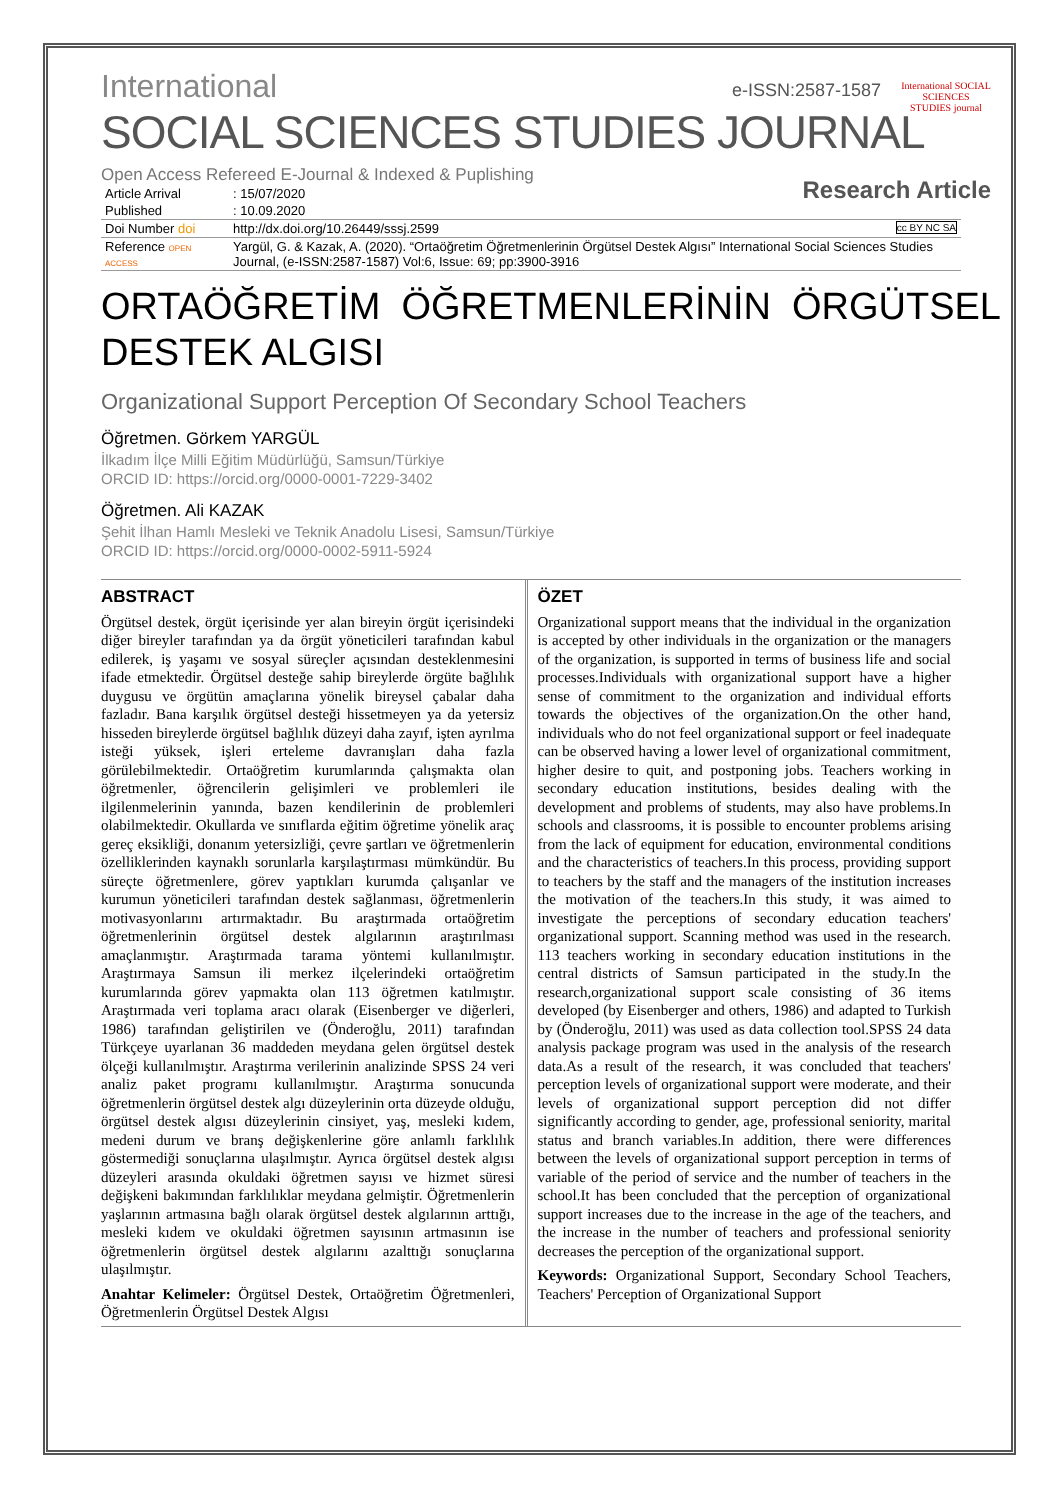International
SOCIAL SCIENCES STUDIES JOURNAL
e-ISSN:2587-1587
International SOCIAL SCIENCES STUDIES journal
Research Article
Open Access Refereed E-Journal & Indexed & Puplishing
| Article Arrival | : 15/07/2020 |
| Published | : 10.09.2020 |
| Doi Number doi | http://dx.doi.org/10.26449/sssj.2599 cc BY NC SA |
| Reference OPEN ACCESS | Yargül, G. & Kazak, A. (2020). “Ortaöğretim Öğretmenlerinin Örgütsel Destek Algısı” International Social Sciences Studies Journal, (e-ISSN:2587-1587) Vol:6, Issue: 69; pp:3900-3916 |
ORTAÖĞRETİM ÖĞRETMENLERİNİN ÖRGÜTSEL DESTEK ALGISI
Organizational Support Perception Of Secondary School Teachers
Öğretmen. Görkem YARGÜL
İlkadım İlçe Milli Eğitim Müdürlüğü, Samsun/Türkiye
ORCID ID: https://orcid.org/0000-0001-7229-3402
Öğretmen. Ali KAZAK
Şehit İlhan Hamlı Mesleki ve Teknik Anadolu Lisesi, Samsun/Türkiye
ORCID ID: https://orcid.org/0000-0002-5911-5924
ABSTRACT
Örgütsel destek, örgüt içerisinde yer alan bireyin örgüt içerisindeki diğer bireyler tarafından ya da örgüt yöneticileri tarafından kabul edilerek, iş yaşamı ve sosyal süreçler açısından desteklenmesini ifade etmektedir. Örgütsel desteğe sahip bireylerde örgüte bağlılık duygusu ve örgütün amaçlarına yönelik bireysel çabalar daha fazladır. Bana karşılık örgütsel desteği hissetmeyen ya da yetersiz hisseden bireylerde örgütsel bağlılık düzeyi daha zayıf, işten ayrılma isteği yüksek, işleri erteleme davranışları daha fazla görülebilmektedir. Ortaöğretim kurumlarında çalışmakta olan öğretmenler, öğrencilerin gelişimleri ve problemleri ile ilgilenmelerinin yanında, bazen kendilerinin de problemleri olabilmektedir. Okullarda ve sınıflarda eğitim öğretime yönelik araç gereç eksikliği, donanım yetersizliği, çevre şartları ve öğretmenlerin özelliklerinden kaynaklı sorunlarla karşılaştırması mümkündür. Bu süreçte öğretmenlere, görev yaptıkları kurumda çalışanlar ve kurumun yöneticileri tarafından destek sağlanması, öğretmenlerin motivasyonlarını artırmaktadır. Bu araştırmada ortaöğretim öğretmenlerinin örgütsel destek algılarının araştırılması amaçlanmıştır. Araştırmada tarama yöntemi kullanılmıştır. Araştırmaya Samsun ili merkez ilçelerindeki ortaöğretim kurumlarında görev yapmakta olan 113 öğretmen katılmıştır. Araştırmada veri toplama aracı olarak (Eisenberger ve diğerleri, 1986) tarafından geliştirilen ve (Önderoğlu, 2011) tarafından Türkçeye uyarlanan 36 maddeden meydana gelen örgütsel destek ölçeği kullanılmıştır. Araştırma verilerinin analizinde SPSS 24 veri analiz paket programı kullanılmıştır. Araştırma sonucunda öğretmenlerin örgütsel destek algı düzeylerinin orta düzeyde olduğu, örgütsel destek algısı düzeylerinin cinsiyet, yaş, mesleki kıdem, medeni durum ve branş değişkenlerine göre anlamlı farklılık göstermediği sonuçlarına ulaşılmıştır. Ayrıca örgütsel destek algısı düzeyleri arasında okuldaki öğretmen sayısı ve hizmet süresi değişkeni bakımından farklılıklar meydana gelmiştir. Öğretmenlerin yaşlarının artmasına bağlı olarak örgütsel destek algılarının arttığı, mesleki kıdem ve okuldaki öğretmen sayısının artmasının ise öğretmenlerin örgütsel destek algılarını azalttığı sonuçlarına ulaşılmıştır.
Anahtar Kelimeler: Örgütsel Destek, Ortaöğretim Öğretmenleri, Öğretmenlerin Örgütsel Destek Algısı
ÖZET
Organizational support means that the individual in the organization is accepted by other individuals in the organization or the managers of the organization, is supported in terms of business life and social processes.Individuals with organizational support have a higher sense of commitment to the organization and individual efforts towards the objectives of the organization.On the other hand, individuals who do not feel organizational support or feel inadequate can be observed having a lower level of organizational commitment, higher desire to quit, and postponing jobs. Teachers working in secondary education institutions, besides dealing with the development and problems of students, may also have problems.In schools and classrooms, it is possible to encounter problems arising from the lack of equipment for education, environmental conditions and the characteristics of teachers.In this process, providing support to teachers by the staff and the managers of the institution increases the motivation of the teachers.In this study, it was aimed to investigate the perceptions of secondary education teachers' organizational support. Scanning method was used in the research. 113 teachers working in secondary education institutions in the central districts of Samsun participated in the study.In the research,organizational support scale consisting of 36 items developed (by Eisenberger and others, 1986) and adapted to Turkish by (Önderoğlu, 2011) was used as data collection tool.SPSS 24 data analysis package program was used in the analysis of the research data.As a result of the research, it was concluded that teachers' perception levels of organizational support were moderate, and their levels of organizational support perception did not differ significantly according to gender, age, professional seniority, marital status and branch variables.In addition, there were differences between the levels of organizational support perception in terms of variable of the period of service and the number of teachers in the school.It has been concluded that the perception of organizational support increases due to the increase in the age of the teachers, and the increase in the number of teachers and professional seniority decreases the perception of the organizational support.
Keywords: Organizational Support, Secondary School Teachers, Teachers' Perception of Organizational Support